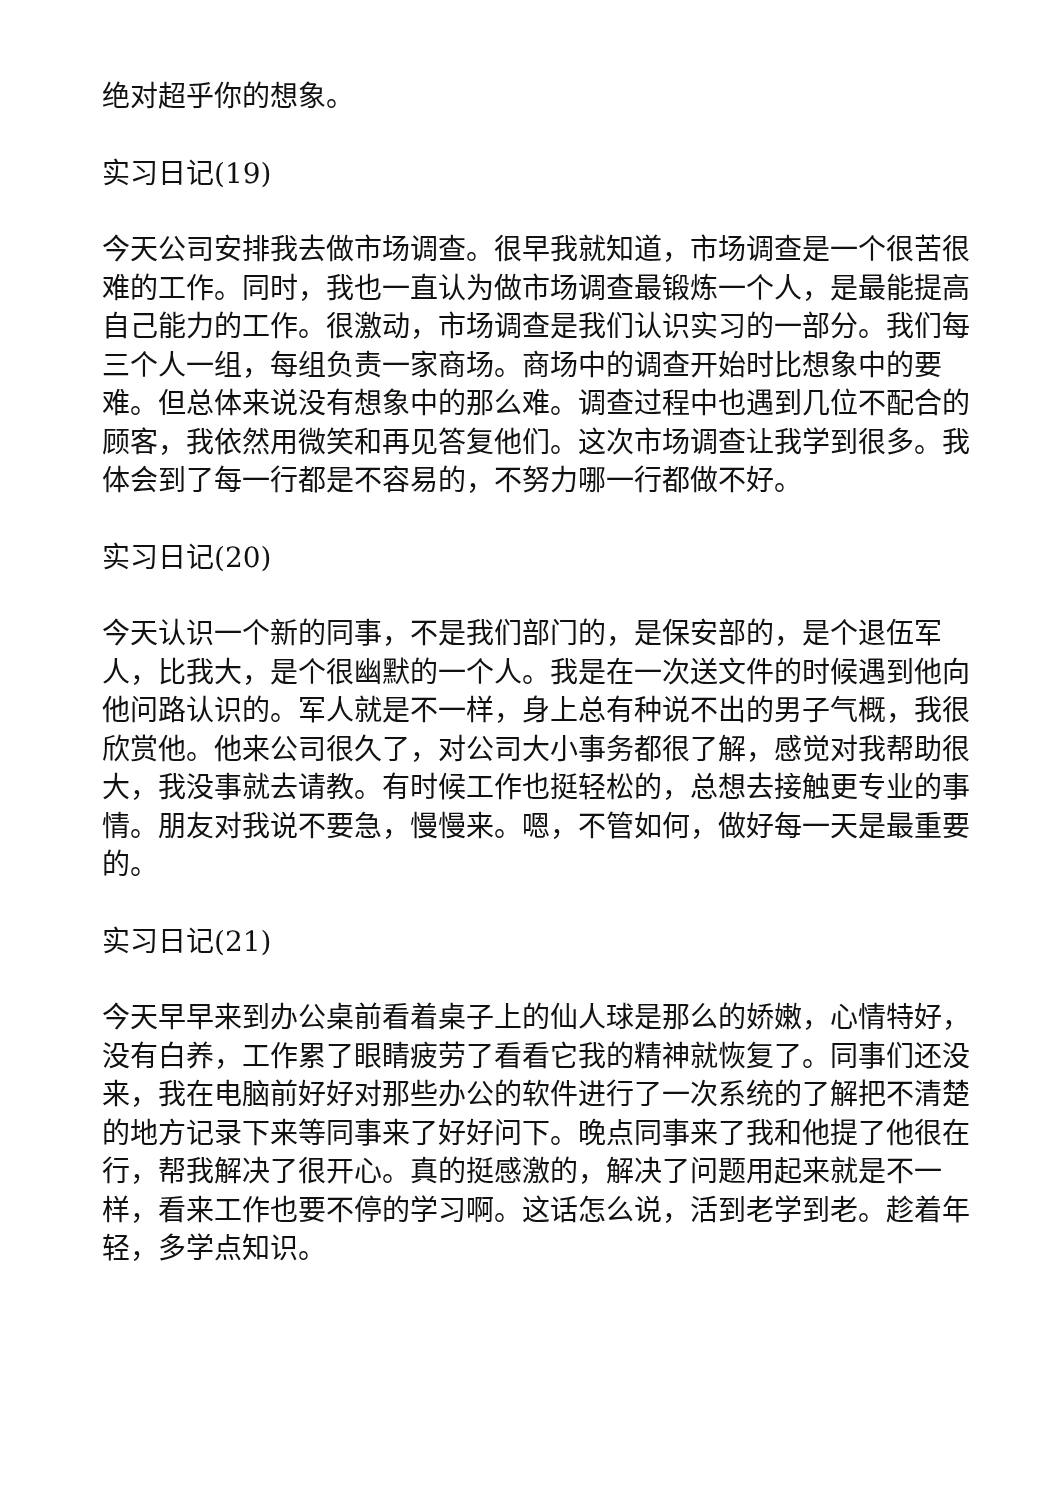绝对超乎你的想象。
实习日记(19)
今天公司安排我去做市场调查。很早我就知道，市场调查是一个很苦很难的工作。同时，我也一直认为做市场调查最锻炼一个人，是最能提高自己能力的工作。很激动，市场调查是我们认识实习的一部分。我们每三个人一组，每组负责一家商场。商场中的调查开始时比想象中的要难。但总体来说没有想象中的那么难。调查过程中也遇到几位不配合的顾客，我依然用微笑和再见答复他们。这次市场调查让我学到很多。我体会到了每一行都是不容易的，不努力哪一行都做不好。
实习日记(20)
今天认识一个新的同事，不是我们部门的，是保安部的，是个退伍军人，比我大，是个很幽默的一个人。我是在一次送文件的时候遇到他向他问路认识的。军人就是不一样，身上总有种说不出的男子气概，我很欣赏他。他来公司很久了，对公司大小事务都很了解，感觉对我帮助很大，我没事就去请教。有时候工作也挺轻松的，总想去接触更专业的事情。朋友对我说不要急，慢慢来。嗯，不管如何，做好每一天是最重要的。
实习日记(21)
今天早早来到办公桌前看着桌子上的仙人球是那么的娇嫩，心情特好，没有白养，工作累了眼睛疲劳了看看它我的精神就恢复了。同事们还没来，我在电脑前好好对那些办公的软件进行了一次系统的了解把不清楚的地方记录下来等同事来了好好问下。晚点同事来了我和他提了他很在行，帮我解决了很开心。真的挺感激的，解决了问题用起来就是不一样，看来工作也要不停的学习啊。这话怎么说，活到老学到老。趁着年轻，多学点知识。